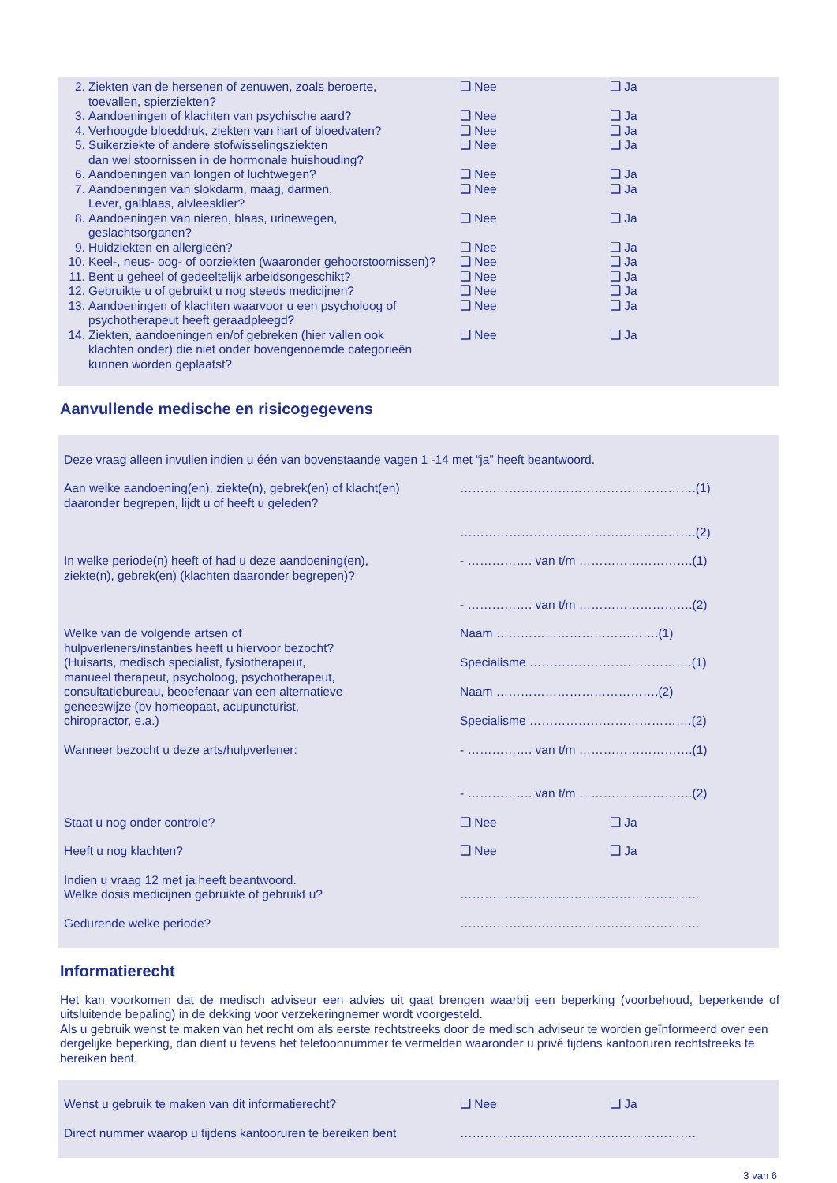| 2. Ziekten van de hersenen of zenuwen, zoals beroerte, toevallen, spierziekten? | ❑ Nee | ❑ Ja |
| 3. Aandoeningen of klachten van psychische aard? | ❑ Nee | ❑ Ja |
| 4. Verhoogde bloeddruk, ziekten van hart of bloedvaten? | ❑ Nee | ❑ Ja |
| 5. Suikerziekte of andere stofwisselingsziekten dan wel stoornissen in de hormonale huishouding? | ❑ Nee | ❑ Ja |
| 6. Aandoeningen van longen of luchtwegen? | ❑ Nee | ❑ Ja |
| 7. Aandoeningen van slokdarm, maag, darmen, Lever, galblaas, alvleesklier? | ❑ Nee | ❑ Ja |
| 8. Aandoeningen van nieren, blaas, urinewegen, geslachtsorganen? | ❑ Nee | ❑ Ja |
| 9. Huidziekten en allergieën? | ❑ Nee | ❑ Ja |
| 10. Keel-, neus- oog- of oorziekten (waaronder gehoorstoornissen)? | ❑ Nee | ❑ Ja |
| 11. Bent u geheel of gedeeltelijk arbeidsongeschikt? | ❑ Nee | ❑ Ja |
| 12. Gebruikte u of gebruikt u nog steeds medicijnen? | ❑ Nee | ❑ Ja |
| 13. Aandoeningen of klachten waarvoor u een psycholoog of psychotherapeut heeft geraadpleegd? | ❑ Nee | ❑ Ja |
| 14. Ziekten, aandoeningen en/of gebreken (hier vallen ook klachten onder) die niet onder bovengenoemde categorieën kunnen worden geplaatst? | ❑ Nee | ❑ Ja |
Aanvullende medische en risicogegevens
| Deze vraag alleen invullen indien u één van bovenstaande vagen 1 -14 met “ja” heeft beantwoord. | | |
| Aan welke aandoening(en), ziekte(n), gebrek(en) of klacht(en) daaronder begrepen, lijdt u of heeft u geleden? | ………………………………………………….(1) ………………………………………………….(2) | |
| In welke periode(n) heeft of had u deze aandoening(en), ziekte(n), gebrek(en) (klachten daaronder begrepen)? | - ……………. van t/m ……………………….(1) - ……………. van t/m ……………………….(2) | |
| Welke van de volgende artsen of hulpverleners/instanties heeft u hiervoor bezocht? (Huisarts, medisch specialist, fysiotherapeut, manueel therapeut, psycholoog, psychotherapeut, consultatiebureau, beoefenaar van een alternatieve geneeswijze (bv homeopaat, acupuncturist, chiropractor, e.a.) | Naam ………………………………….(1) Specialisme ………………………………….(1) Naam ………………………………….(2) Specialisme ………………………………….(2) | |
| Wanneer bezocht u deze arts/hulpverlener: | - ……………. van t/m ……………………….(1) - ……………. van t/m ……………………….(2) | |
| Staat u nog onder controle? | ❑ Nee | ❑ Ja |
| Heeft u nog klachten? | ❑ Nee | ❑ Ja |
| Indien u vraag 12 met ja heeft beantwoord. Welke dosis medicijnen gebruikte of gebruikt u? | ………………………………………………….. | |
| Gedurende welke periode? | ………………………………………………….. | |
Informatierecht
Het kan voorkomen dat de medisch adviseur een advies uit gaat brengen waarbij een beperking (voorbehoud, beperkende of uitsluitende bepaling) in de dekking voor verzekeringnemer wordt voorgesteld.
Als u gebruik wenst te maken van het recht om als eerste rechtstreeks door de medisch adviseur te worden geïnformeerd over een dergelijke beperking, dan dient u tevens het telefoonnummer te vermelden waaronder u privé tijdens kantooruren rechtstreeks te bereiken bent.
| Wenst u gebruik te maken van dit informatierecht? | ❑ Nee | ❑ Ja |
| Direct nummer waarop u tijdens kantooruren te bereiken bent | …………………………………………………. | |
3 van 6